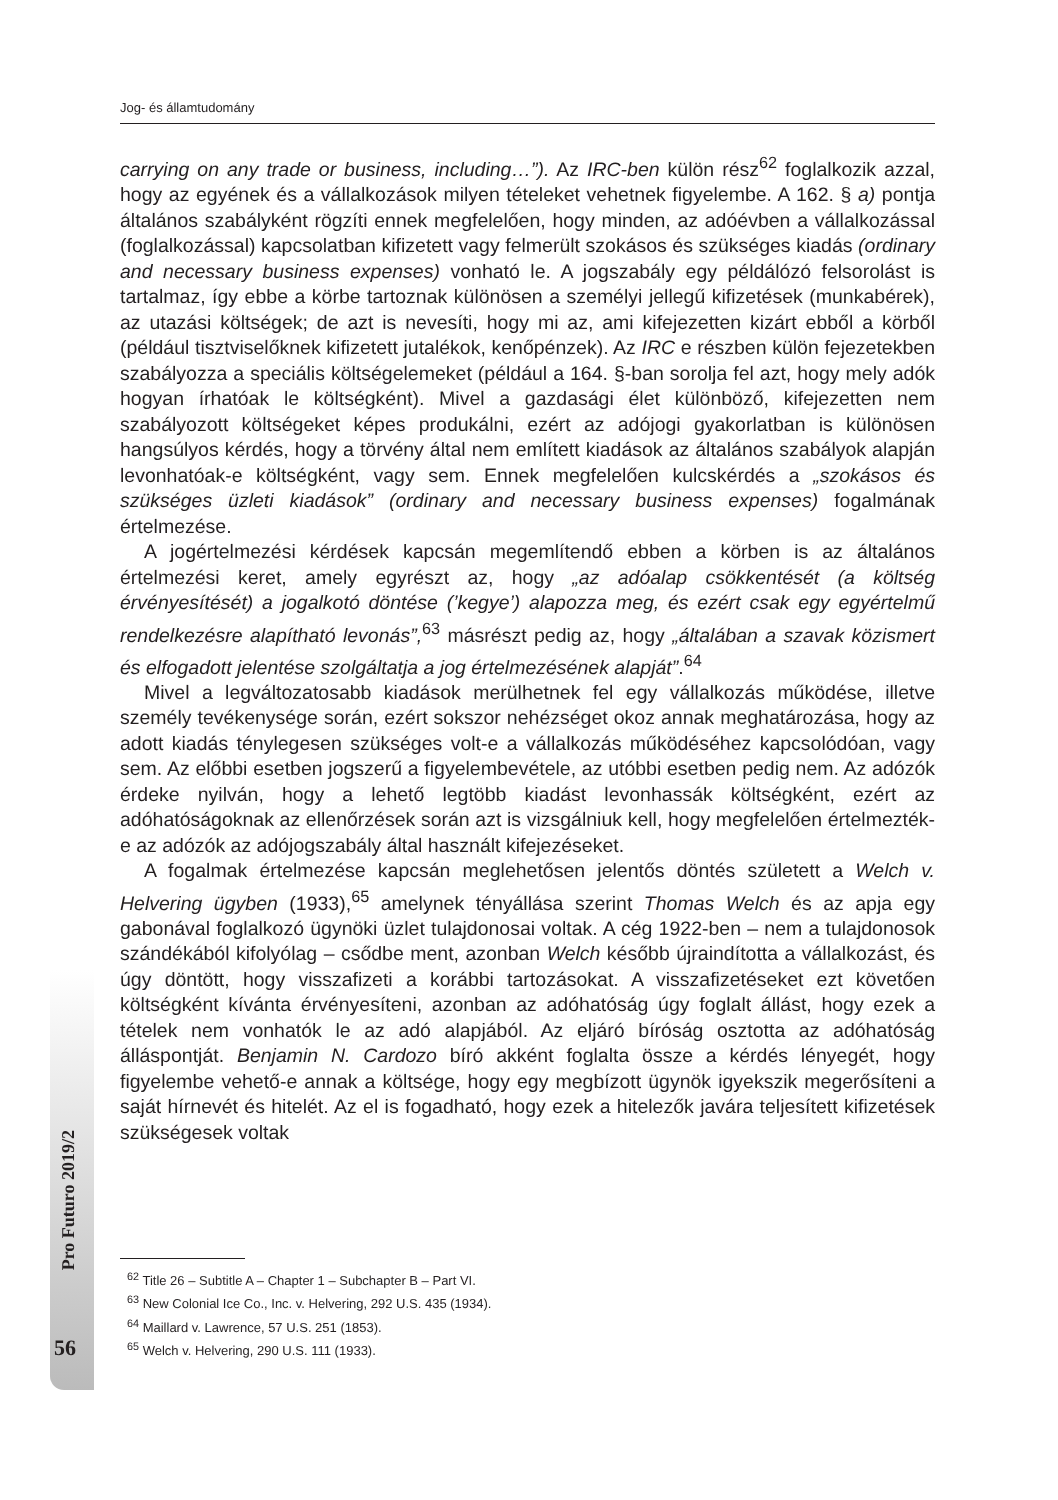Jog- és államtudomány
carrying on any trade or business, including…”). Az IRC-ben külön rész<sup>62</sup> foglalkozik azzal, hogy az egyének és a vállalkozások milyen tételeket vehetnek figyelembe. A 162. § a) pontja általános szabályként rögzíti ennek megfelelően, hogy minden, az adóévben a vállalkozással (foglalkozással) kapcsolatban kifizetett vagy felmerült szokásos és szükséges kiadás (ordinary and necessary business expenses) vonható le. A jogszabály egy példálózó felsorolást is tartalmaz, így ebbe a körbe tartoznak különösen a személyi jellegű kifizetések (munkabérek), az utazási költségek; de azt is nevesíti, hogy mi az, ami kifejezetten kizárt ebből a körből (például tisztviselőknek kifizetett jutalékok, kenőpénzek). Az IRC e részben külön fejezetekben szabályozza a speciális költségelemeket (például a 164. §-ban sorolja fel azt, hogy mely adók hogyan írhatóak le költségként). Mivel a gazdasági élet különböző, kifejezetten nem szabályozott költségeket képes produkálni, ezért az adójogi gyakorlatban is különösen hangsúlyos kérdés, hogy a törvény által nem említett kiadások az általános szabályok alapján levonhatóak-e költségként, vagy sem. Ennek megfelelően kulcskérdés a „szokásos és szükséges üzleti kiadások” (ordinary and necessary business expenses) fogalmának értelmezése.
A jogértelmezési kérdések kapcsán megemlítendő ebben a körben is az általános értelmezési keret, amely egyrészt az, hogy „az adóalap csökkentését (a költség érvényesítését) a jogalkotó döntése (’kegye’) alapozza meg, és ezért csak egy egyértelmű rendelkezésre alapítható levonás”,<sup>63</sup> másrészt pedig az, hogy „általában a szavak közismert és elfogadott jelentése szolgáltatja a jog értelmezésének alapját”.<sup>64</sup>
Mivel a legváltozatosabb kiadások merülhetnek fel egy vállalkozás működése, illetve személy tevékenysége során, ezért sokszor nehézséget okoz annak meghatározása, hogy az adott kiadás ténylegesen szükséges volt-e a vállalkozás működéséhez kapcsolódóan, vagy sem. Az előbbi esetben jogszerű a figyelembevétele, az utóbbi esetben pedig nem. Az adózók érdeke nyilván, hogy a lehető legtöbb kiadást levonhassák költségként, ezért az adóhatóságoknak az ellenőrzések során azt is vizsgálniuk kell, hogy megfelelően értelmezték-e az adózók az adójogszabály által használt kifejezéseket.
A fogalmak értelmezése kapcsán meglehetősen jelentős döntés született a Welch v. Helvering ügyben (1933),<sup>65</sup> amelynek tényállása szerint Thomas Welch és az apja egy gabonával foglalkozó ügynöki üzlet tulajdonosai voltak. A cég 1922-ben – nem a tulajdonosok szándékából kifolyólag – csődbe ment, azonban Welch később újraindította a vállalkozást, és úgy döntött, hogy visszafizeti a korábbi tartozásokat. A visszafizetéseket ezt követően költségként kívánta érvényesíteni, azonban az adóhatóság úgy foglalt állást, hogy ezek a tételek nem vonhatók le az adó alapjából. Az eljáró bíróság osztotta az adóhatóság álláspontját. Benjamin N. Cardozo bíró akként foglalta össze a kérdés lényegét, hogy figyelembe vehető-e annak a költsége, hogy egy megbízott ügynök igyekszik megerősíteni a saját hírnevét és hitelét. Az el is fogadható, hogy ezek a hitelezők javára teljesített kifizetések szükségesek voltak
<sup>62</sup> Title 26 – Subtitle A – Chapter 1 – Subchapter B – Part VI.
<sup>63</sup> New Colonial Ice Co., Inc. v. Helvering, 292 U.S. 435 (1934).
<sup>64</sup> Maillard v. Lawrence, 57 U.S. 251 (1853).
<sup>65</sup> Welch v. Helvering, 290 U.S. 111 (1933).
Pro Futuro 2019/2
56